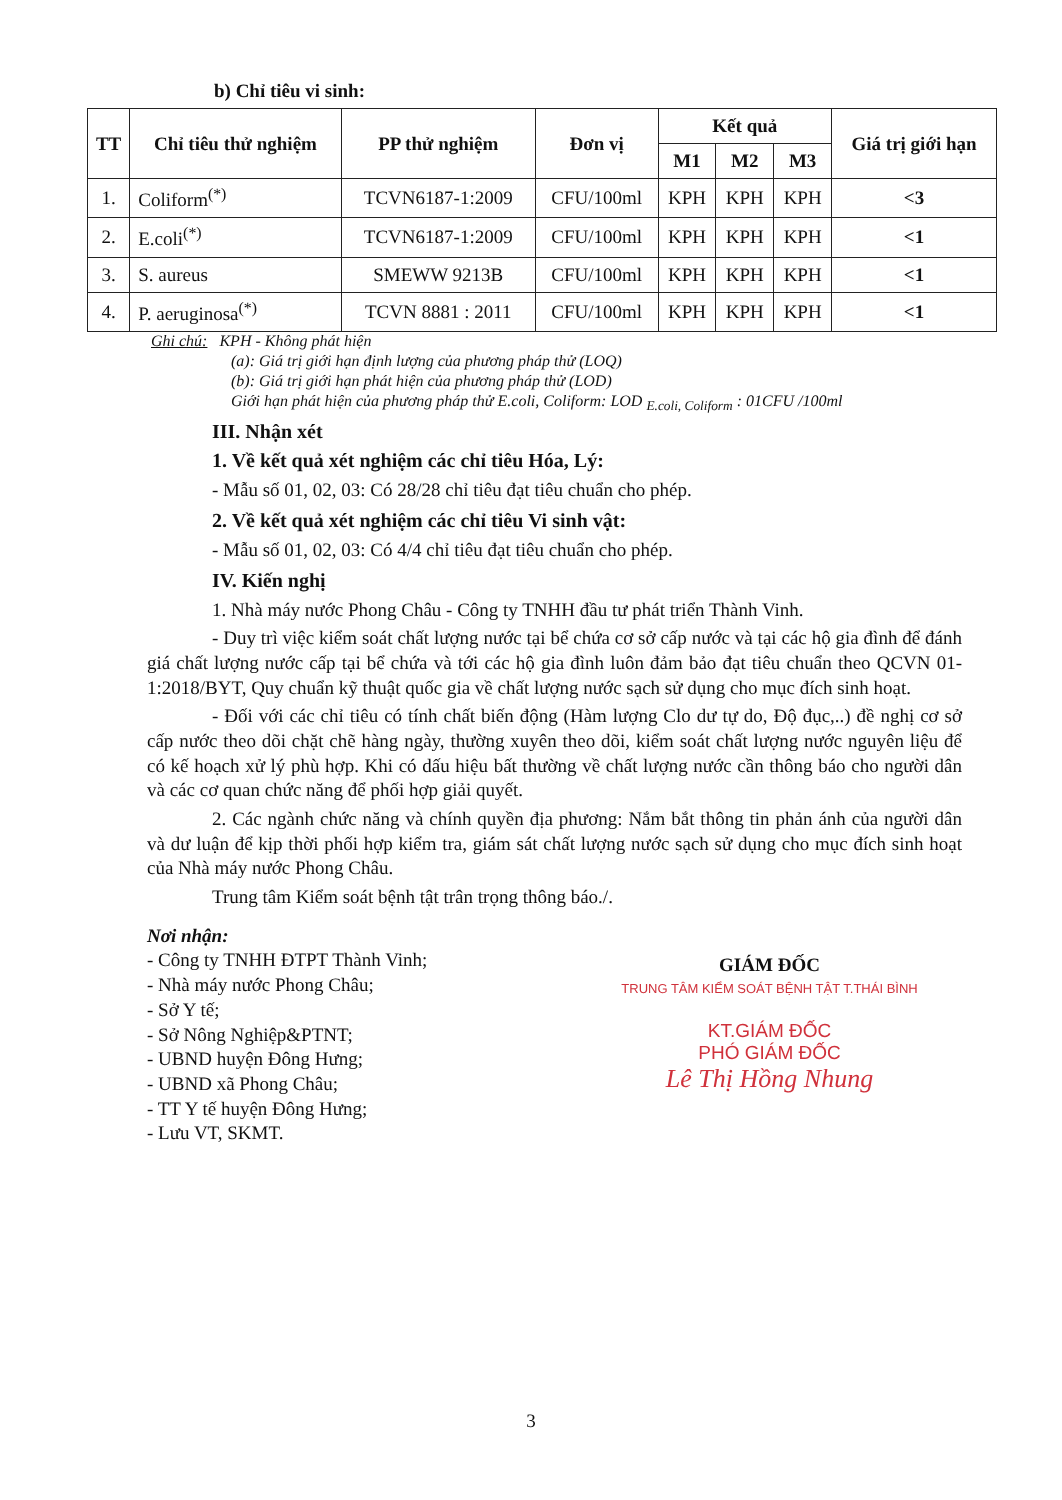b) Chỉ tiêu vi sinh:
| TT | Chỉ tiêu thử nghiệm | PP thử nghiệm | Đơn vị | Kết quả | | | Giá trị giới hạn |
| --- | --- | --- | --- | --- | --- | --- | --- |
| | | | | M1 | M2 | M3 | |
| 1. | Coliform<sup>(*)</sup> | TCVN6187-1:2009 | CFU/100ml | KPH | KPH | KPH | <3 |
| 2. | E.coli<sup>(*)</sup> | TCVN6187-1:2009 | CFU/100ml | KPH | KPH | KPH | <1 |
| 3. | S. aureus | SMEWW 9213B | CFU/100ml | KPH | KPH | KPH | <1 |
| 4. | P. aeruginosa<sup>(*)</sup> | TCVN 8881 : 2011 | CFU/100ml | KPH | KPH | KPH | <1 |
Ghi chú: KPH - Không phát hiện
(a): Giá trị giới hạn định lượng của phương pháp thử (LOQ)
(b): Giá trị giới hạn phát hiện của phương pháp thử (LOD)
Giới hạn phát hiện của phương pháp thử E.coli, Coliform: LOD <sub>E.coli, Coliform</sub> : 01CFU /100ml
III. Nhận xét
1. Về kết quả xét nghiệm các chỉ tiêu Hóa, Lý:
- Mẫu số 01, 02, 03: Có 28/28 chỉ tiêu đạt tiêu chuẩn cho phép.
2. Về kết quả xét nghiệm các chỉ tiêu Vi sinh vật:
- Mẫu số 01, 02, 03: Có 4/4 chỉ tiêu đạt tiêu chuẩn cho phép.
IV. Kiến nghị
1. Nhà máy nước Phong Châu - Công ty TNHH đầu tư phát triển Thành Vinh.
- Duy trì việc kiểm soát chất lượng nước tại bể chứa cơ sở cấp nước và tại các hộ gia đình để đánh giá chất lượng nước cấp tại bể chứa và tới các hộ gia đình luôn đảm bảo đạt tiêu chuẩn theo QCVN 01-1:2018/BYT, Quy chuẩn kỹ thuật quốc gia về chất lượng nước sạch sử dụng cho mục đích sinh hoạt.
- Đối với các chỉ tiêu có tính chất biến động (Hàm lượng Clo dư tự do, Độ đục,..) đề nghị cơ sở cấp nước theo dõi chặt chẽ hàng ngày, thường xuyên theo dõi, kiểm soát chất lượng nước nguyên liệu để có kế hoạch xử lý phù hợp. Khi có dấu hiệu bất thường về chất lượng nước cần thông báo cho người dân và các cơ quan chức năng để phối hợp giải quyết.
2. Các ngành chức năng và chính quyền địa phương: Nắm bắt thông tin phản ánh của người dân và dư luận để kịp thời phối hợp kiểm tra, giám sát chất lượng nước sạch sử dụng cho mục đích sinh hoạt của Nhà máy nước Phong Châu.
Trung tâm Kiểm soát bệnh tật trân trọng thông báo./.
Nơi nhận:
- Công ty TNHH ĐTPT Thành Vinh;
- Nhà máy nước Phong Châu;
- Sở Y tế;
- Sở Nông Nghiệp&PTNT;
- UBND huyện Đông Hưng;
- UBND xã Phong Châu;
- TT Y tế huyện Đông Hưng;
- Lưu VT, SKMT.
GIÁM ĐỐC
TRUNG TÂM KIỂM SOÁT BỆNH TẬT T.THÁI BÌNH
KT.GIÁM ĐỐC
PHÓ GIÁM ĐỐC
Lê Thị Hồng Nhung
3